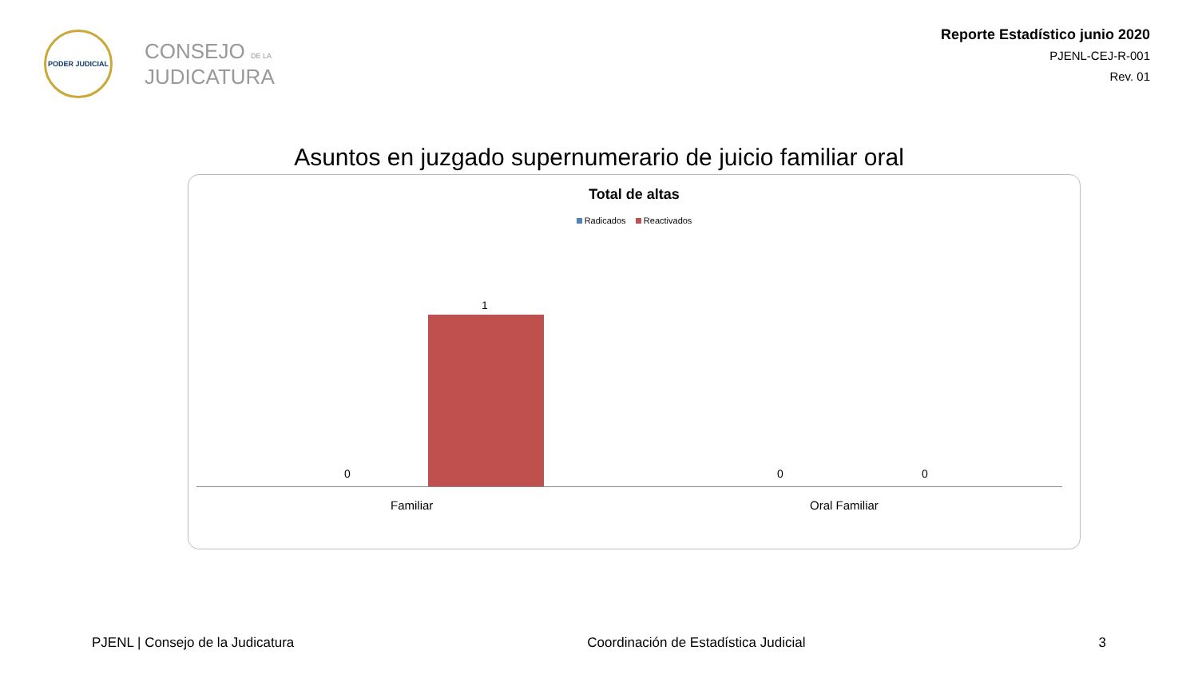PODER JUDICIAL
CONSEJO DE LA
JUDICATURA
Reporte Estadístico junio 2020
PJENL-CEJ-R-001
Rev. 01
Asuntos en juzgado supernumerario de juicio familiar oral
Total de altas
Radicados Reactivados
1
0 0 0
Familiar Oral Familiar
PJENL | Consejo de la Judicatura Coordinación de Estadística Judicial 3